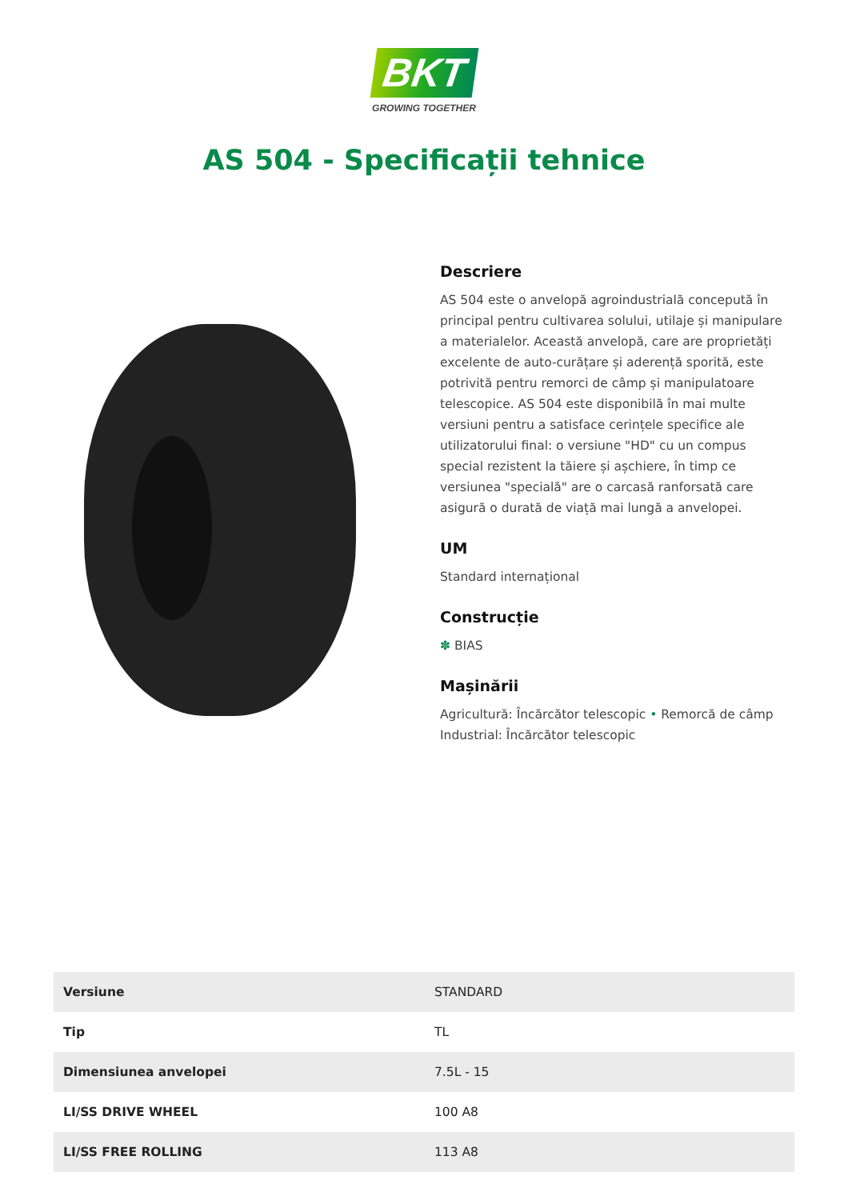BKT
GROWING TOGETHER
AS 504 - Specificații tehnice
Descriere
AS 504 este o anvelopă agroindustrială concepută în principal pentru cultivarea solului, utilaje și manipulare a materialelor. Această anvelopă, care are proprietăți excelente de auto-curățare și aderență sporită, este potrivită pentru remorci de câmp și manipulatoare telescopice. AS 504 este disponibilă în mai multe versiuni pentru a satisface cerințele specifice ale utilizatorului final: o versiune "HD" cu un compus special rezistent la tăiere și așchiere, în timp ce versiunea "specială" are o carcasă ranforsată care asigură o durată de viață mai lungă a anvelopei.
UM
Standard internațional
Construcție
✽ BIAS
Mașinării
Agricultură: Încărcător telescopic • Remorcă de câmp
Industrial: Încărcător telescopic
| Versiune | STANDARD |
| Tip | TL |
| Dimensiunea anvelopei | 7.5L - 15 |
| LI/SS DRIVE WHEEL | 100 A8 |
| LI/SS FREE ROLLING | 113 A8 |